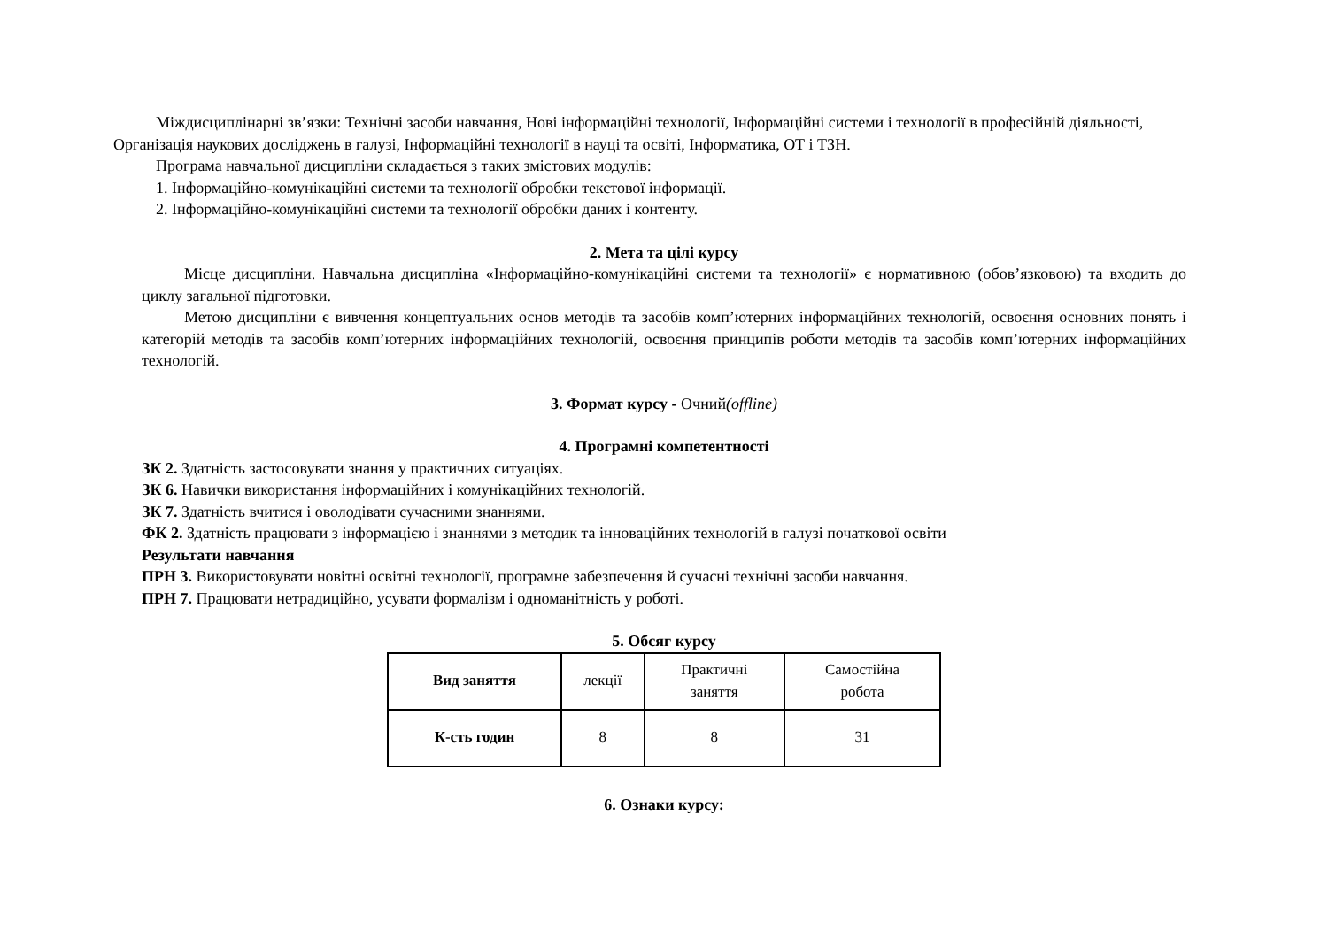Міждисциплінарні зв’язки: Технічні засоби навчання, Нові інформаційні технології, Інформаційні системи і технології в професійній діяльності, Організація наукових досліджень в галузі, Інформаційні технології в науці та освіті, Інформатика, ОТ і ТЗН.
Програма навчальної дисципліни складається з таких змістових модулів:
1. Інформаційно-комунікаційні системи та технології обробки текстової інформації.
2. Інформаційно-комунікаційні системи та технології обробки даних і контенту.
2. Мета та цілі курсу
Місце дисципліни. Навчальна дисципліна «Інформаційно-комунікаційні системи та технології» є нормативною (обов’язковою) та входить до циклу загальної підготовки.
Метою дисципліни є вивчення концептуальних основ методів та засобів комп’ютерних інформаційних технологій, освоєння основних понять і категорій методів та засобів комп’ютерних інформаційних технологій, освоєння принципів роботи методів та засобів комп’ютерних інформаційних технологій.
3. Формат курсу - Очний(offline)
4. Програмні компетентності
ЗК 2. Здатність застосовувати знання у практичних ситуаціях.
ЗК 6. Навички використання інформаційних і комунікаційних технологій.
ЗК 7. Здатність вчитися і оволодівати сучасними знаннями.
ФК 2. Здатність працювати з інформацією і знаннями з методик та інноваційних технологій в галузі початкової освіти
Результати навчання
ПРН 3. Використовувати новітні освітні технології, програмне забезпечення й сучасні технічні засоби навчання.
ПРН 7. Працювати нетрадиційно, усувати формалізм і одноманітність у роботі.
5. Обсяг курсу
| Вид заняття | лекції | Практичні заняття | Самостійна робота |
| К-сть годин | 8 | 8 | 31 |
6. Ознаки курсу: